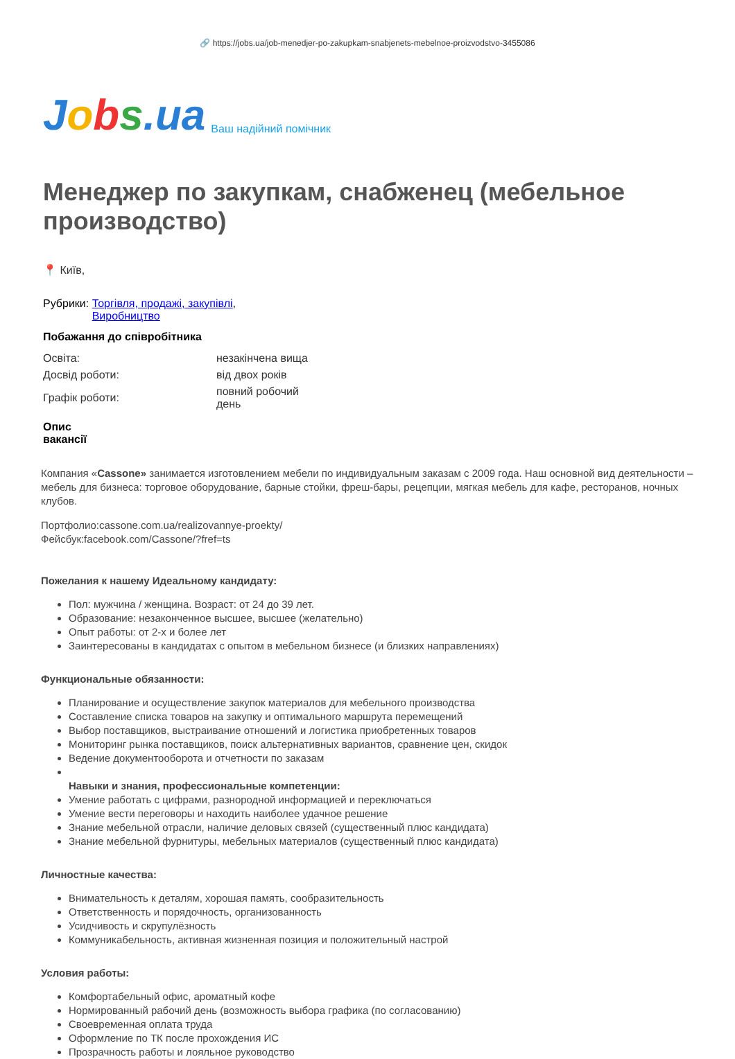🔗 https://jobs.ua/job-menedjer-po-zakupkam-snabjenets-mebelnoe-proizvodstvo-3455086
Jobs.ua
Ваш надійний помічник
Менеджер по закупкам, снабженец (мебельное производство)
📍 Київ,
Рубрики: Торгівля, продажі, закупівлі,
Виробництво
Побажання до співробітника
| Освіта: | незакінчена вища |
| Досвід роботи: | від двох років |
| Графік роботи: | повний робочий день |
Опис
вакансії
Компания «Cassone» занимается изготовлением мебели по индивидуальным заказам с 2009 года. Наш основной вид деятельности – мебель для бизнеса: торговое оборудование, барные стойки, фреш-бары, рецепции, мягкая мебель для кафе, ресторанов, ночных клубов.
Портфолио:cassone.com.ua/realizovannye-proekty/
Фейсбук:facebook.com/Cassone/?fref=ts
Пожелания к нашему Идеальному кандидату:
Пол: мужчина / женщина. Возраст: от 24 до 39 лет.
Образование: незаконченное высшее, высшее (желательно)
Опыт работы: от 2-х и более лет
Заинтересованы в кандидатах с опытом в мебельном бизнесе (и близких направлениях)
Функциональные обязанности:
Планирование и осуществление закупок материалов для мебельного производства
Составление списка товаров на закупку и оптимального маршрута перемещений
Выбор поставщиков, выстраивание отношений и логистика приобретенных товаров
Мониторинг рынка поставщиков, поиск альтернативных вариантов, сравнение цен, скидок
Ведение документооборота и отчетности по заказам
Навыки и знания, профессиональные компетенции:
Умение работать с цифрами, разнородной информацией и переключаться
Умение вести переговоры и находить наиболее удачное решение
Знание мебельной отрасли, наличие деловых связей (существенный плюс кандидата)
Знание мебельной фурнитуры, мебельных материалов (существенный плюс кандидата)
Личностные качества:
Внимательность к деталям, хорошая память, сообразительность
Ответственность и порядочность, организованность
Усидчивость и скрупулёзность
Коммуникабельность, активная жизненная позиция и положительный настрой
Условия работы:
Комфортабельный офис, ароматный кофе
Нормированный рабочий день (возможность выбора графика (по согласованию)
Своевременная оплата труда
Оформление по ТК после прохождения ИС
Прозрачность работы и лояльное руководство